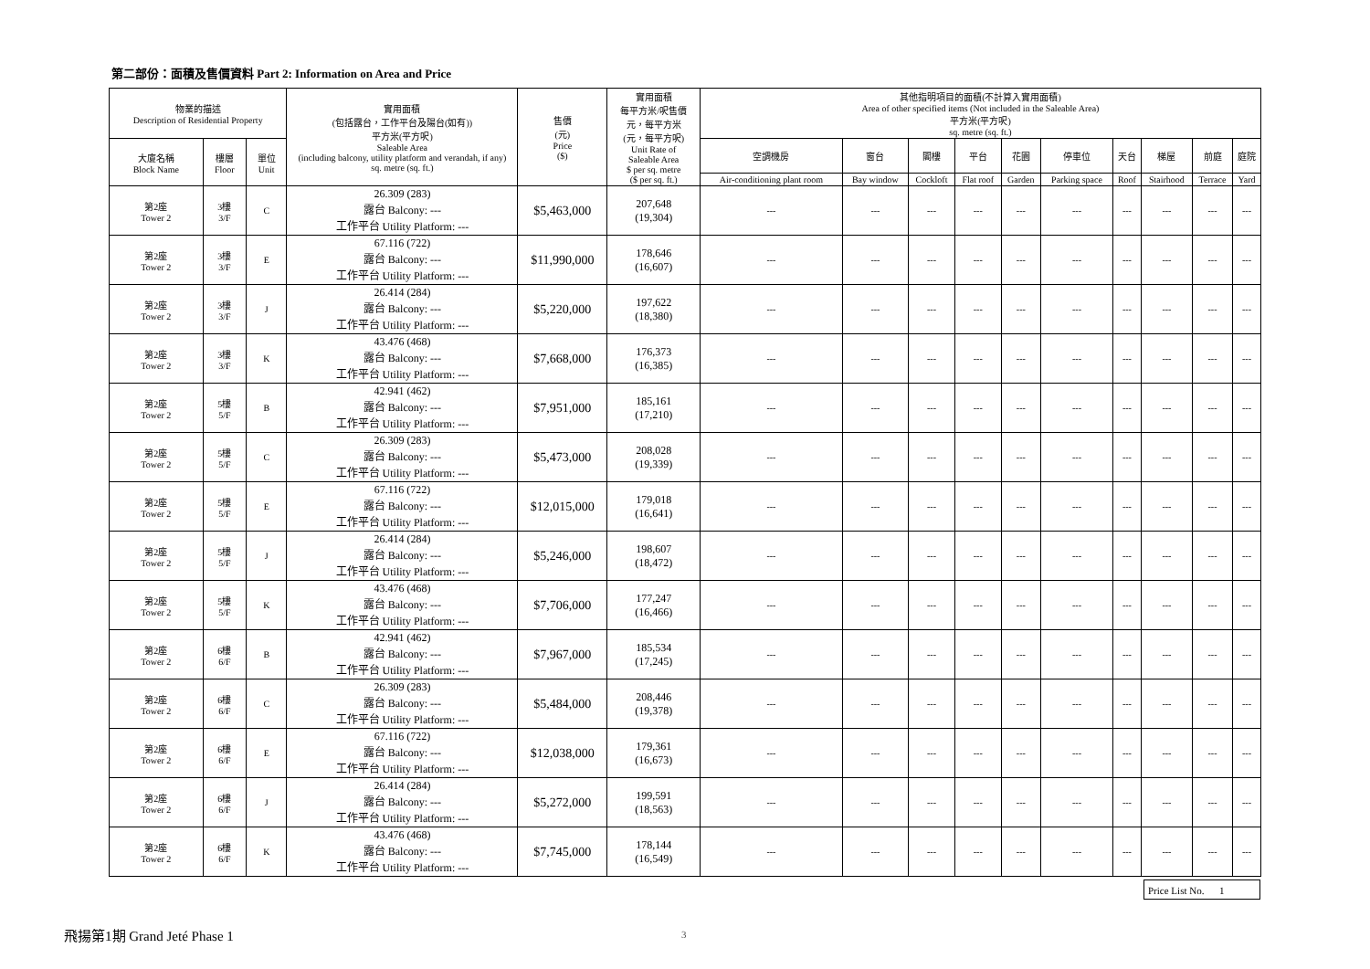第二部份：面積及售價資料 Part 2: Information on Area and Price
| 物業的描述 Description of Residential Property | | | 實用面積 (包括露台，工作平台及陽台(如有)) 平方米(平方呎) Saleable Area (including balcony, utility platform and verandah, if any) sq. metre (sq. ft.) | 售價 (元) Price ($) | 實用面積 每平方米/呎售價 元，每平方米 (元，每平方呎) Unit Rate of Saleable Area $ per sq. metre ($ per sq. ft.) | 其他指明項目的面積(不計算入實用面積) Area of other specified items (Not included in the Saleable Area) 平方米(平方呎) sq. metre (sq. ft.) | | | | | | | | | |
| --- | --- | --- | --- | --- | --- | --- | --- | --- | --- | --- | --- | --- | --- | --- | --- |
| 大廈名稱 Block Name | 樓層 Floor | 單位 Unit | | | | 空調機房 | 窗台 | 閣樓 | 平台 | 花園 | 停車位 | 天台 | 梯屋 | 前庭 | 庭院 |
| | | | | | | Air-conditioning plant room | Bay window | Cockloft | Flat roof | Garden | Parking space | Roof | Stairhood | Terrace | Yard |
| 第2座 Tower 2 | 3樓 3/F | C | 26.309 (283) 露台 Balcony: --- 工作平台 Utility Platform: --- | $5,463,000 | 207,648 (19,304) | --- | --- | --- | --- | --- | --- | --- | --- | --- | --- |
| 第2座 Tower 2 | 3樓 3/F | E | 67.116 (722) 露台 Balcony: --- 工作平台 Utility Platform: --- | $11,990,000 | 178,646 (16,607) | --- | --- | --- | --- | --- | --- | --- | --- | --- | --- |
| 第2座 Tower 2 | 3樓 3/F | J | 26.414 (284) 露台 Balcony: --- 工作平台 Utility Platform: --- | $5,220,000 | 197,622 (18,380) | --- | --- | --- | --- | --- | --- | --- | --- | --- | --- |
| 第2座 Tower 2 | 3樓 3/F | K | 43.476 (468) 露台 Balcony: --- 工作平台 Utility Platform: --- | $7,668,000 | 176,373 (16,385) | --- | --- | --- | --- | --- | --- | --- | --- | --- | --- |
| 第2座 Tower 2 | 5樓 5/F | B | 42.941 (462) 露台 Balcony: --- 工作平台 Utility Platform: --- | $7,951,000 | 185,161 (17,210) | --- | --- | --- | --- | --- | --- | --- | --- | --- | --- |
| 第2座 Tower 2 | 5樓 5/F | C | 26.309 (283) 露台 Balcony: --- 工作平台 Utility Platform: --- | $5,473,000 | 208,028 (19,339) | --- | --- | --- | --- | --- | --- | --- | --- | --- | --- |
| 第2座 Tower 2 | 5樓 5/F | E | 67.116 (722) 露台 Balcony: --- 工作平台 Utility Platform: --- | $12,015,000 | 179,018 (16,641) | --- | --- | --- | --- | --- | --- | --- | --- | --- | --- |
| 第2座 Tower 2 | 5樓 5/F | J | 26.414 (284) 露台 Balcony: --- 工作平台 Utility Platform: --- | $5,246,000 | 198,607 (18,472) | --- | --- | --- | --- | --- | --- | --- | --- | --- | --- |
| 第2座 Tower 2 | 5樓 5/F | K | 43.476 (468) 露台 Balcony: --- 工作平台 Utility Platform: --- | $7,706,000 | 177,247 (16,466) | --- | --- | --- | --- | --- | --- | --- | --- | --- | --- |
| 第2座 Tower 2 | 6樓 6/F | B | 42.941 (462) 露台 Balcony: --- 工作平台 Utility Platform: --- | $7,967,000 | 185,534 (17,245) | --- | --- | --- | --- | --- | --- | --- | --- | --- | --- |
| 第2座 Tower 2 | 6樓 6/F | C | 26.309 (283) 露台 Balcony: --- 工作平台 Utility Platform: --- | $5,484,000 | 208,446 (19,378) | --- | --- | --- | --- | --- | --- | --- | --- | --- | --- |
| 第2座 Tower 2 | 6樓 6/F | E | 67.116 (722) 露台 Balcony: --- 工作平台 Utility Platform: --- | $12,038,000 | 179,361 (16,673) | --- | --- | --- | --- | --- | --- | --- | --- | --- | --- |
| 第2座 Tower 2 | 6樓 6/F | J | 26.414 (284) 露台 Balcony: --- 工作平台 Utility Platform: --- | $5,272,000 | 199,591 (18,563) | --- | --- | --- | --- | --- | --- | --- | --- | --- | --- |
| 第2座 Tower 2 | 6樓 6/F | K | 43.476 (468) 露台 Balcony: --- 工作平台 Utility Platform: --- | $7,745,000 | 178,144 (16,549) | --- | --- | --- | --- | --- | --- | --- | --- | --- | --- |
Price List No. 1
飛揚第1期 Grand Jeté Phase 1 3